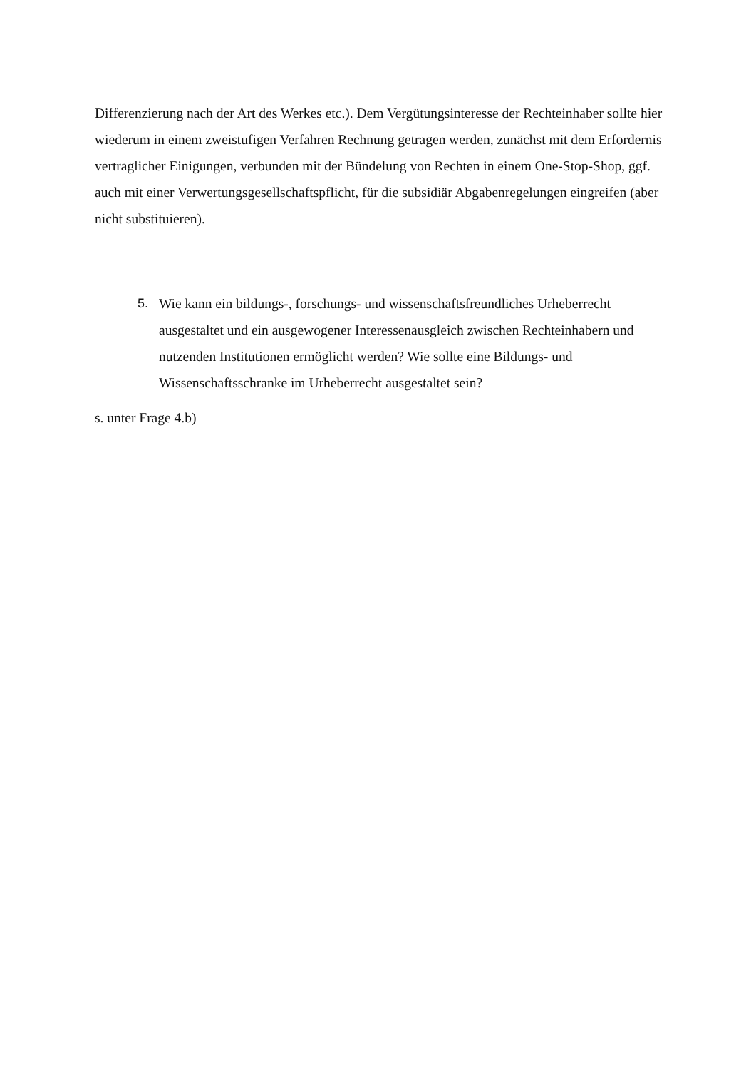Differenzierung nach der Art des Werkes etc.). Dem Vergütungsinteresse der Rechteinhaber sollte hier wiederum in einem zweistufigen Verfahren Rechnung getragen werden, zunächst mit dem Erfordernis vertraglicher Einigungen, verbunden mit der Bündelung von Rechten in einem One-Stop-Shop, ggf. auch mit einer Verwertungsgesellschaftspflicht, für die subsidiär Abgabenregelungen eingreifen (aber nicht substituieren).
5. Wie kann ein bildungs-, forschungs- und wissenschaftsfreundliches Urheberrecht ausgestaltet und ein ausgewogener Interessenausgleich zwischen Rechteinhabern und nutzenden Institutionen ermöglicht werden? Wie sollte eine Bildungs- und Wissenschaftsschranke im Urheberrecht ausgestaltet sein?
s. unter Frage 4.b)